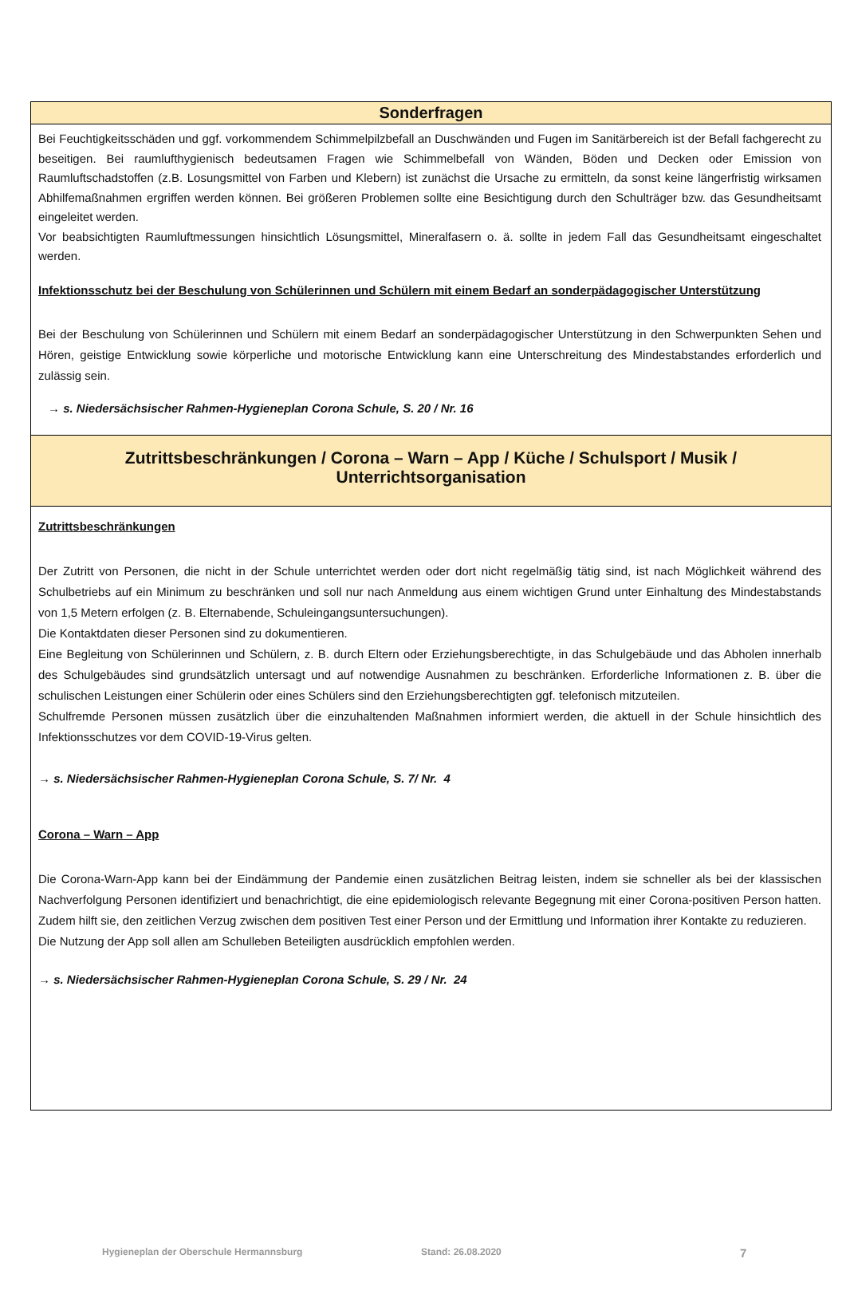Sonderfragen
Bei Feuchtigkeitsschäden und ggf. vorkommendem Schimmelpilzbefall an Duschwänden und Fugen im Sanitärbereich ist der Befall fachgerecht zu beseitigen. Bei raumlufthygienisch bedeutsamen Fragen wie Schimmelbefall von Wänden, Böden und Decken oder Emission von Raumluftschadstoffen (z.B. Losungsmittel von Farben und Klebern) ist zunächst die Ursache zu ermitteln, da sonst keine längerfristig wirksamen Abhilfemaßnahmen ergriffen werden können. Bei größeren Problemen sollte eine Besichtigung durch den Schulträger bzw. das Gesundheitsamt eingeleitet werden.
Vor beabsichtigten Raumluftmessungen hinsichtlich Lösungsmittel, Mineralfasern o. ä. sollte in jedem Fall das Gesundheitsamt eingeschaltet werden.
Infektionsschutz bei der Beschulung von Schülerinnen und Schülern mit einem Bedarf an sonderpädagogischer Unterstützung
Bei der Beschulung von Schülerinnen und Schülern mit einem Bedarf an sonderpädagogischer Unterstützung in den Schwerpunkten Sehen und Hören, geistige Entwicklung sowie körperliche und motorische Entwicklung kann eine Unterschreitung des Mindestabstandes erforderlich und zulässig sein.
→ s. Niedersächsischer Rahmen-Hygieneplan Corona Schule, S. 20 / Nr. 16
Zutrittsbeschränkungen / Corona – Warn – App / Küche / Schulsport / Musik / Unterrichtsorganisation
Zutrittsbeschränkungen
Der Zutritt von Personen, die nicht in der Schule unterrichtet werden oder dort nicht regelmäßig tätig sind, ist nach Möglichkeit während des Schulbetriebs auf ein Minimum zu beschränken und soll nur nach Anmeldung aus einem wichtigen Grund unter Einhaltung des Mindestabstands von 1,5 Metern erfolgen (z. B. Elternabende, Schuleingangsuntersuchungen).
Die Kontaktdaten dieser Personen sind zu dokumentieren.
Eine Begleitung von Schülerinnen und Schülern, z. B. durch Eltern oder Erziehungsberechtigte, in das Schulgebäude und das Abholen innerhalb des Schulgebäudes sind grundsätzlich untersagt und auf notwendige Ausnahmen zu beschränken. Erforderliche Informationen z. B. über die schulischen Leistungen einer Schülerin oder eines Schülers sind den Erziehungsberechtigten ggf. telefonisch mitzuteilen.
Schulfremde Personen müssen zusätzlich über die einzuhaltenden Maßnahmen informiert werden, die aktuell in der Schule hinsichtlich des Infektionsschutzes vor dem COVID-19-Virus gelten.
→ s. Niedersächsischer Rahmen-Hygieneplan Corona Schule, S. 7/ Nr. 4
Corona – Warn – App
Die Corona-Warn-App kann bei der Eindämmung der Pandemie einen zusätzlichen Beitrag leisten, indem sie schneller als bei der klassischen Nachverfolgung Personen identifiziert und benachrichtigt, die eine epidemiologisch relevante Begegnung mit einer Corona-positiven Person hatten. Zudem hilft sie, den zeitlichen Verzug zwischen dem positiven Test einer Person und der Ermittlung und Information ihrer Kontakte zu reduzieren.
Die Nutzung der App soll allen am Schulleben Beteiligten ausdrücklich empfohlen werden.
→ s. Niedersächsischer Rahmen-Hygieneplan Corona Schule, S. 29 / Nr. 24
Hygieneplan der Oberschule Hermannsburg Stand: 26.08.2020 7